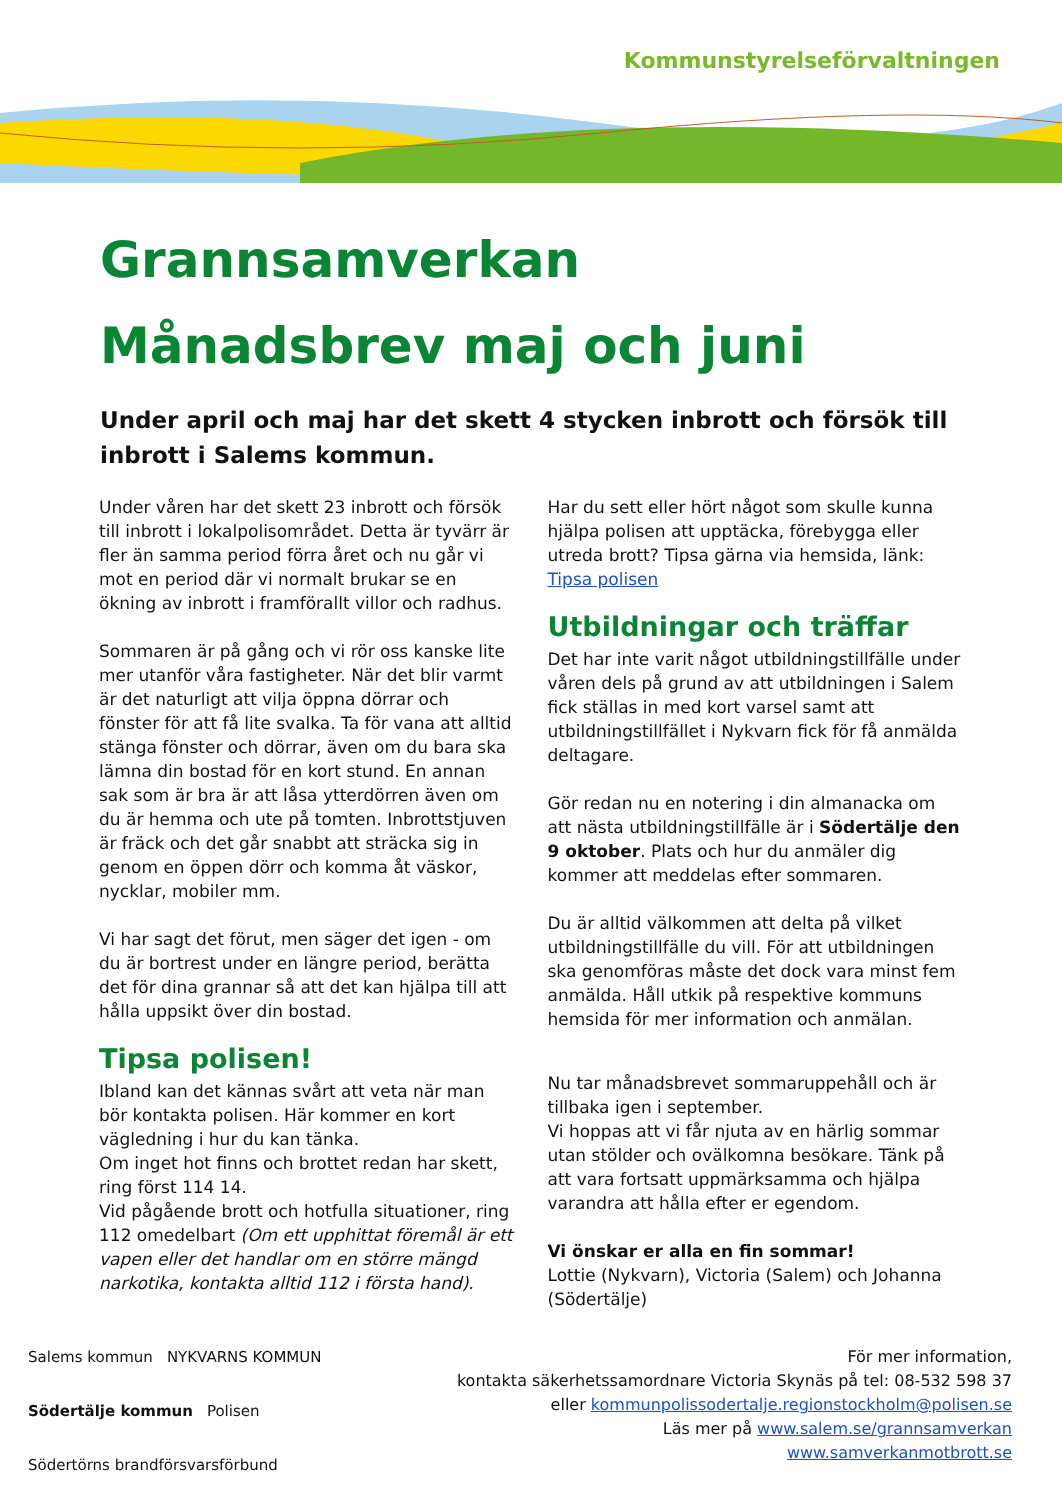Kommunstyrelseförvaltningen
Grannsamverkan
Månadsbrev maj och juni
Under april och maj har det skett 4 stycken inbrott och försök till inbrott i Salems kommun.
Under våren har det skett 23 inbrott och försök till inbrott i lokalpolisområdet. Detta är tyvärr är fler än samma period förra året och nu går vi mot en period där vi normalt brukar se en ökning av inbrott i framförallt villor och radhus.
Sommaren är på gång och vi rör oss kanske lite mer utanför våra fastigheter. När det blir varmt är det naturligt att vilja öppna dörrar och fönster för att få lite svalka. Ta för vana att alltid stänga fönster och dörrar, även om du bara ska lämna din bostad för en kort stund. En annan sak som är bra är att låsa ytterdörren även om du är hemma och ute på tomten. Inbrottstjuven är fräck och det går snabbt att sträcka sig in genom en öppen dörr och komma åt väskor, nycklar, mobiler mm.
Vi har sagt det förut, men säger det igen - om du är bortrest under en längre period, berätta det för dina grannar så att det kan hjälpa till att hålla uppsikt över din bostad.
Tipsa polisen!
Ibland kan det kännas svårt att veta när man bör kontakta polisen. Här kommer en kort vägledning i hur du kan tänka.
Om inget hot finns och brottet redan har skett, ring först 114 14.
Vid pågående brott och hotfulla situationer, ring 112 omedelbart (Om ett upphittat föremål är ett vapen eller det handlar om en större mängd narkotika, kontakta alltid 112 i första hand).
Har du sett eller hört något som skulle kunna hjälpa polisen att upptäcka, förebygga eller utreda brott? Tipsa gärna via hemsida, länk: Tipsa polisen
Utbildningar och träffar
Det har inte varit något utbildningstillfälle under våren dels på grund av att utbildningen i Salem fick ställas in med kort varsel samt att utbildningstillfället i Nykvarn fick för få anmälda deltagare.
Gör redan nu en notering i din almanacka om att nästa utbildningstillfälle är i Södertälje den 9 oktober. Plats och hur du anmäler dig kommer att meddelas efter sommaren.
Du är alltid välkommen att delta på vilket utbildningstillfälle du vill. För att utbildningen ska genomföras måste det dock vara minst fem anmälda. Håll utkik på respektive kommuns hemsida för mer information och anmälan.
Nu tar månadsbrevet sommaruppehåll och är tillbaka igen i september.
Vi hoppas att vi får njuta av en härlig sommar utan stölder och ovälkomna besökare. Tänk på att vara fortsatt uppmärksamma och hjälpa varandra att hålla efter er egendom.
Vi önskar er alla en fin sommar!
Lottie (Nykvarn), Victoria (Salem) och Johanna (Södertälje)
Salems kommun NYKVARNS KOMMUN Södertälje kommun Polisen
Södertörns brandförsvarsförbund
För mer information,
kontakta säkerhetssamordnare Victoria Skynäs på tel: 08-532 598 37
eller kommunpolissodertalje.regionstockholm@polisen.se
Läs mer på www.salem.se/grannsamverkan
www.samverkanmotbrott.se